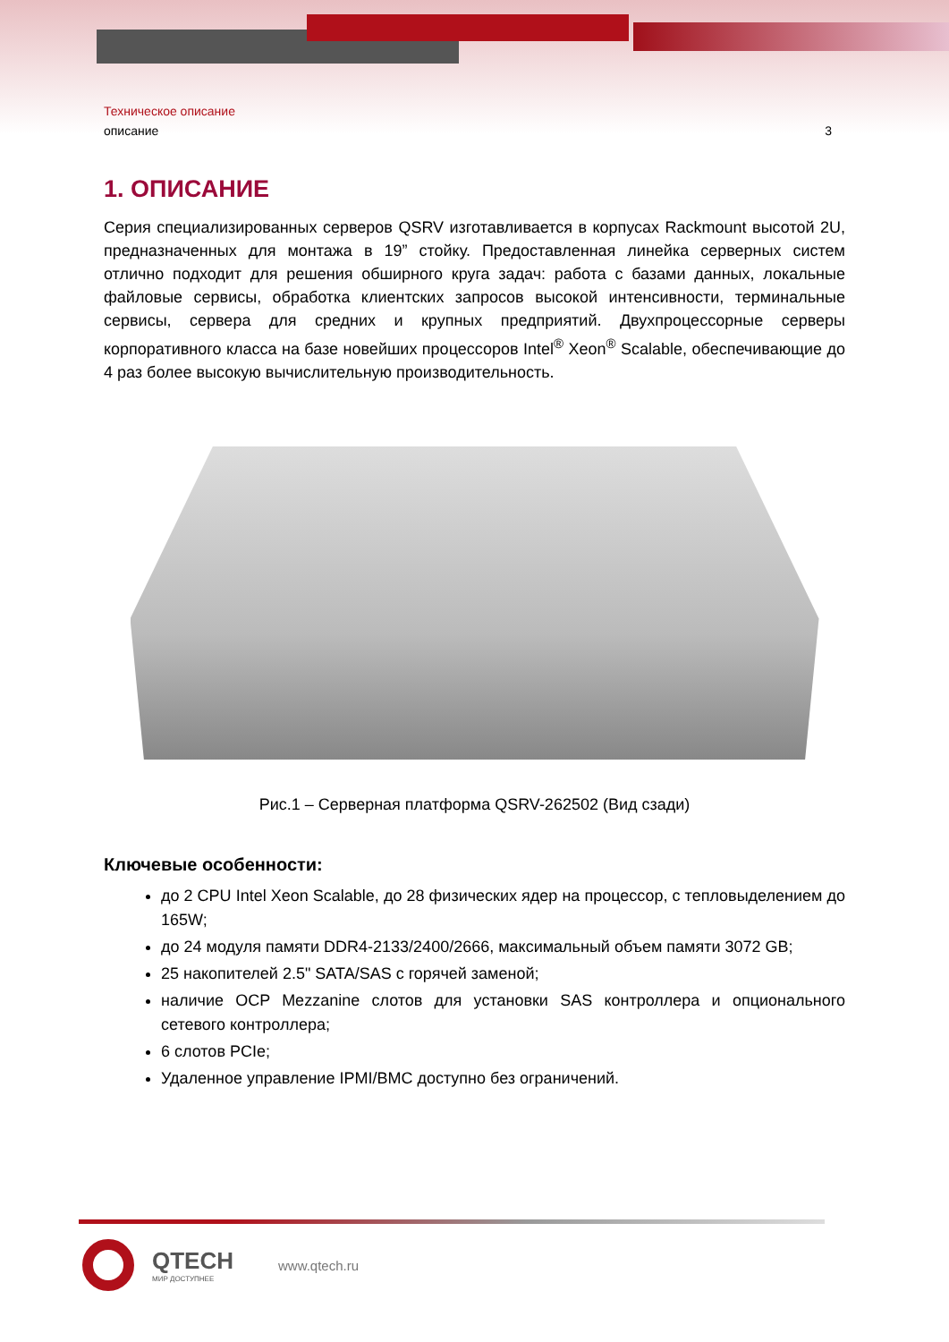Техническое описание
описание 3
1. ОПИСАНИЕ
Серия специализированных серверов QSRV изготавливается в корпусах Rackmount высотой 2U, предназначенных для монтажа в 19” стойку. Предоставленная линейка серверных систем отлично подходит для решения обширного круга задач: работа с базами данных, локальные файловые сервисы, обработка клиентских запросов высокой интенсивности, терминальные сервисы, сервера для средних и крупных предприятий. Двухпроцессорные серверы корпоративного класса на базе новейших процессоров Intel<sup>®</sup> Xeon<sup>®</sup> Scalable, обеспечивающие до 4 раз более высокую вычислительную производительность.
Рис.1 – Серверная платформа QSRV-262502 (Вид сзади)
Ключевые особенности:
до 2 CPU Intel Xeon Scalable, до 28 физических ядер на процессор, с тепловыделением до 165W;
до 24 модуля памяти DDR4-2133/2400/2666, максимальный объем памяти 3072 GB;
25 накопителей 2.5" SATA/SAS с горячей заменой;
наличие OCP Mezzanine слотов для установки SAS контроллера и опционального сетевого контроллера;
6 слотов PCIe;
Удаленное управление IPMI/BMC доступно без ограничений.
QTECH
МИР ДОСТУПНЕЕ
www.qtech.ru